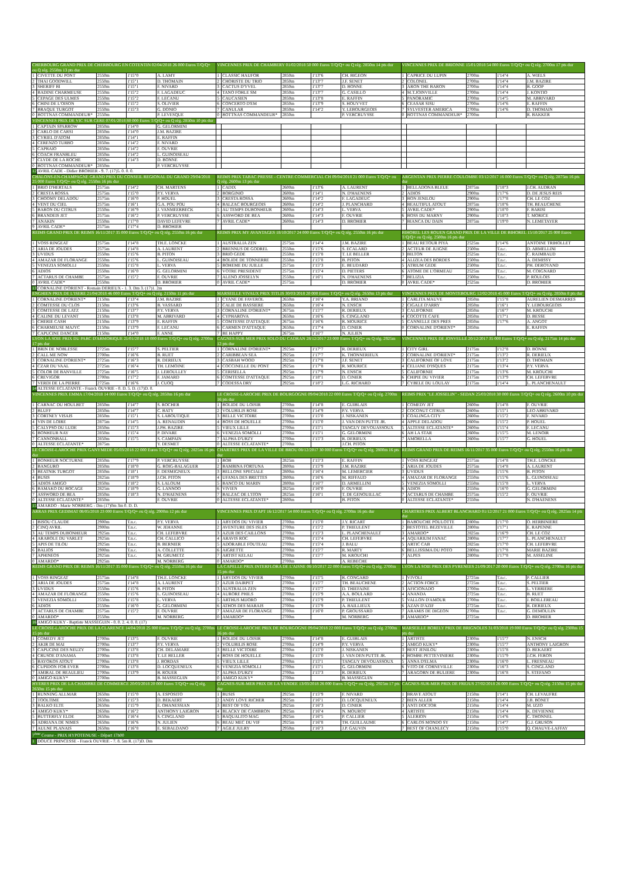| CHERBOURG GRAND PRIX DE CHERBOURG EN COTENTIN 02/04/2018 26 000 Euros T/Q/Q+ ou Q rég. 2550m 13 pts dur | | | | | VINCENNES PRIX DE CHAMBERY 01/02/2018 50 000 Euros T/Q/Q+ ou Q rég. 2850m 14 pts dur | | | | | VINCENNES PRIX DE BRIONNE 15/01/2018 54 000 Euros T/Q/Q+ ou Q rég. 2700m 17 pts dur | | | | |
| 1 | CIVETTE DU PONT | 2550m | 1'15"0 | A. LAMY | 1 | CLASSIC HAUFOR | 2850m | 1'13"6 | CH. BIGEON | 1 | CAPRICE DU LUPIN | 2700m | 1'14"4 | A. WIELS |
| 2 | THAI GOODWILL | 2550m | 1'15"1 | D. THOMAIN | 2 | CHORISTE DU TRIO | 2850m | 1'13"7 | J.F. SENET | 2 | COLONEL | 2700m | 1'14"4 | J.M. BAZIRE |
| 3 | SHERIFF BI | 2550m | 1'15"1 | F. NIVARD | 3 | CACTUS D'YVEL | 2850m | 1'13"7 | D. BONNE | 3 | ARON THE BARON | 2700m | 1'14"4 | B. GOOP |
| 4 | BADINE CHARMEUSE | 2550m | 1'15"2 | F. LAGADEUC | 4 | TANO FOHLE SM | 2850m | 1'13"7 | G. CASILLO | 4 | M.T.JOINVILLE | 2700m | 1'14"4 | J. KONTIO |
| 5 | CEPAGE DES ULMES | 2550m | 1'15"2 | F. LECANU | 5 | CAUCASIEN | 2850m | 1'13"8 | E. RAFFIN | 5 | PANORAMIC | 2700m | 1'14"5 | M. ABRIVARD |
| 6 | CHINI DE L'OISON | 2550m | 1'15"2 | S. OLIVIER | 6 | CONCERTO D'EM | 2850m | 1'13"9 | S. HOUYVET | 6 | CEASAR SISU | 2700m | 1'14"6 | E. RAFFIN |
| 7 | BRAQUE TURGOT | 2550m | 1'15"3 | G. DONIO | 7 | CANULAR | 2850m | 1'14"2 | Y. LEBOURGEOIS | 7 | SYLVESTER AMERICA | 2700m | 1'14"6 | D. THOMAIN |
| 0 | BOTTNAS COMMANDEUR* | 2550m | | P. LEVESQUE | 0 | BOTTNAS COMMANDEUR* | 2850m | | P. VERCRUYSSE | 0 | BOTTNAS COMMANDEUR* | 2700m | | R. BAKKER |
| VINCENNES PRIX DE VIC SUR CERE 07/01/2018 80 000 Euros T/Q/Q+ ou Q rég. 2850m 10 pts dur | | | | | | | | | | | | | | |
| 1 | CAPTAIN SPARROW | 2850m | 1'14"0 | G. GELORMINI | | | | | | | | | | |
| 2 | CARLO DE CARSI | 2850m | 1'14"0 | J.M. BAZIRE | | | | | | | | | | |
| 3 | CYRIEL D'ATOM | 2850m | 1'14"1 | E. RAFFIN | | | | | | | | | | |
| 4 | CERENZO TURBO | 2850m | 1'14"2 | F. NIVARD | | | | | | | | | | |
| 5 | CAPRAIO | 2850m | 1'14"2 | F. OUVRIE | | | | | | | | | | |
| 6 | COACH FRANBLEU | 2850m | 1'14"2 | L. GUINOISEAU | | | | | | | | | | |
| 7 | CLYDE DE LA ROCHE | 2850m | 1'14"3 | D. BONNE | | | | | | | | | | |
| 0 | BOTTNAS COMMANDEUR* | 2850m | | P. VERCRUYSSE | | | | | | | | | | |
| 12 | AVRIL CADE - Didier BROHIER - 9. 7. (17)5. 0. 0. 0. | | | | | | | | | | | | | |
| CHALONS-EN-CHAMPAGNE GRAND PRIX DU CONSEIL REGIONAL DU GRAND 29/04/2018 25 000 Euros T/Q/Q+ ou Q rég. 2550m 16 pts dur | | | | | REIMS PRIX TABAC PRESSE - CENTRE COMMERCIAL CH 09/04/2018 21 000 Euros T/Q/Q+ ou Q rég. 2600m 13 pts dur | | | | | ARGENTAN PRIX PIERRE COULOMBE 03/12/2017 16 000 Euros T/Q/Q+ ou Q rég. 2875m 16 pts dur | | | | |
| 1 | BRIO D'HERTALS | 2575m | 1'14"2 | CH. MARTENS | 1 | CADIX | 2600m | 1'13"6 | A. LAURENT | 1 | BELLADONA BLEUE | 2875m | 1'18"3 | J.CH. AUDRAN |
| 2 | CRESTA ROSSA | 2575m | 1'15"0 | P.Y. VERVA | 2 | BORGINIO | 2600m | 1'14"1 | N. D'HAENENS | 2 | ADIOS | 2900m | 1'17"6 | D. DE JESUS REIS |
| 3 | CHOOMY DELADOU | 2575m | 1'16"0 | P. HOUEL | 3 | CRESTA ROSSA | 2600m | 1'14"2 | F. LAGADEUC | 3 | BON JENILOU | 2900m | 1'17"8 | CH. LE COZ |
| 4 | VENT DU CIEL | 2575m | 1'16"1 | G.A. POU POU | 4 | BALZAC BOURGEOIS | 2600m | 1'14"2 | J. PLANCHARD | 4 | BEAUTIFUL ATOUT | 2875m | 1'18"6 | TH. BEAUCHENE |
| 5 | BARON DU CITRUS | 2550m | 1'16"9 | J. VANMEERBECK | 5 | AU TEMPS DUBONHEUR | 2600m | 1'14"3 | L. VERVA | 5 | AVRIL CADE* | 2900m | 1'18"0 | F. BARISI |
| 6 | BRANDEIS JET | 2575m | 1'16"2 | P. VERCRUYSSE | 6 | ASSWORD DE BEA | 2600m | 1'14"3 | F. OUVRIE | 6 | BOSS DU MARNY | 2900m | 1'18"3 | T. MORICE |
| 7 | ANAKIN | 2550m | 1'17"0 | DAVID LEFEVRE | 7 | AVRIL CADE* | 2600m | 1'14"3 | D. BROHIER | 7 | BIANCA DU DAIN | 2875m | 1'19"0 | N. LEMETAYER |
| 9 | AVRIL CADE* | 2575m | 1'17"4 | D. BROHIER | | | | | | | | | | |
| REIMS GRAND PRIX DE REIMS 16/11/2017 35 000 Euros T/Q/Q+ ou Q rég. 2550m 16 pts dur | | | | | REIMS PRIX MY AVANTAGES 18/10/2017 24 000 Euros T/Q/Q+ ou Q rég. 2550m 16 pts dur | | | | | BIHOREL LES ROUEN GRAND PRIX DE LA VILLE DE BIHOREL 15/10/2017 25 000 Euros T/Q/Q+ ou Q rég. 2500m 16 pts dur | | | | |
| 1 | VOSS RINGEAT | 2575m | 1'14"8 | TH.E. LONCKE | 1 | AUSTRALIA ZEN | 2575m | 1'14"4 | J.M. BAZIRE | 1 | BEAU RETOUR PIYA | 2525m | 1'14"6 | ANTOINE TRIHOLLET |
| 2 | ARIA DE JOUDES | 2575m | 1'14"8 | A. LAURENT | 2 | BRENNUS DE GODREL | 2550m | 1'15"6 | S. ECALARD | 2 | ACTEUR DE JUIGNE | 2500m | T.n.c. | D. ARMELLINI |
| 3 | UVIDUS | 2550m | 1'15"6 | B. PITON | 3 | BRIO GEDE | 2550m | 1'15"8 | T. LE BELLER | 3 | BILTON | 2525m | T.n.c. | C. RAIMBAUD |
| 4 | AMAZAR DE FLORANGE | 2550m | 1'15"6 | L. GUINOISEAU | 4 | BOLIDE DE TONNERRE | 2550m | 1'15"8 | B. PITON | 4 | ALIZEA DES BORDES | 2500m | T.n.c. | A. DEMISSY |
| 5 | VENEZIA SOMOLLI | 2550m | 1'15"8 | L. VERVA | 5 | BOHEME DU JUILLE | 2575m | 1'15"3 | E. BEUDARD | 5 | ATRIUM GEDE | 2500m | T.n.c. | PH. DEROYAND |
| 6 | ADIOS | 2550m | 1'16"0 | G. GELORMINI | 6 | VOTRE PRESIDENT | 2575m | 1'15"4 | D. PIETERS | 6 | ATOME DE L'ORMEAU | 2525m | T.n.c. | M. COIGNARD |
| 7 | ACTARUS DE CHAMBE | 2575m | 1'15"2 | F. OUVRIE | 7 | ALENO JOSSELYN | 2550m | 1'16"1 | N. D'HAENENS | 7 | BELIZIA | 2500m | T.n.c. | P. ROULOIS |
| 0 | AVRIL CADE* | 2550m | | D. BROHIER | 0 | AVRIL CADE* | 2575m | | D. BROHIER | 0 | AVRIL CADE* | 2525m | | D. BROHIER |
| 13 | CORNALINE D'ORIENT - Romain DERIEUX - 1. 3. Dm 3. (17)1. 2m | | | | | | | | | | | | | |
| ENGHIEN PRIX DE L'ISERE 21/04/2018 46 000 Euros T/Q/Q+ ou Q rég. 2150m 11 pts dur | | | | | MARSEILLE VIVAUX PRIX TITLIS 30/03/2018 20 000 Euros T/Q/Q+ ou Q rég. 2650m 13 pts dur | | | | | VINCENNES PRIX DE MONTEBOURG 12/02/2018 45 000 Euros T/Q/Q+ ou Q rég. 2850m 8 pts dur | | | | |
| 1 | CORNALINE D'ORIENT* | 2150m | 1'13"4 | J.M. BAZIRE | 1 | CYANE DE FAVEROL | 2650m | 1'16"4 | Y.A. BRIAND | 1 | CARLITA MAUVE | 2850m | 1'15"8 | AURELIEN DESMARRES |
| 2 | COMTESSE DU CLOS | 2150m | 1'13"6 | B. VASSARD | 2 | CALIE DE BASSIERE | 2650m | 1'16"4 | N. ENSCH | 2 | CIGALE D'ARRY | 2850m | 1'16"1 | Y. LEBOURGEOIS |
| 3 | COMTESSE DE LATZ | 2150m | 1'13"7 | P.Y. VERVA | 3 | CORNALINE D'ORIENT* | 2675m | 1'15"7 | R. DERIEUX | 3 | CALIFORNIE | 2850m | 1'16"7 | M. KROUCHI |
| 4 | CALINE DU LEVANT | 2150m | 1'13"8 | M. ABRIVARD | 4 | CYPHAROVA | 2650m | 1'16"6 | S. CINGLAND | 4 | COCOTTE CAFE | 2850m | 1'17"1 | D. BESSE |
| 5 | CHERIE CASH | 2150m | 1'13"9 | E. RAFFIN | 5 | COMTESSE D'ATTAQUE | 2675m | 1'16"6 | R. MOURICE | 5 | CANNELLE DES PRES | 2850m | 1'17"6 | A. ANGOT |
| 6 | CHARMEUSE MAJYC | 2150m | 1'13"9 | F. LECANU | 6 | CARMEN D'ATTAQUE | 2650m | 1'17"4 | D. CINIER | 0 | CORNALINE D'ORIENT* | 2850m | | E. RAFFIN |
| 7 | CAPUCINE DANCER | 2150m | 1'14"0 | F. ANNE | 7 | BE HAPPY | 2675m | 1'16"7 | N. JULIEN | | | | | |
| LYON LA SOIE PRIX DU PARC D'ARMORIQUE 21/01/2018 18 000 Euros T/Q/Q+ ou Q rég. 2700m 17 pts dur | | | | | CAGNES-SUR-MER PRIX SOLO DU CADRAN 28/12/2017 23 000 Euros T/Q/Q+ ou Q rég. 2925m 12 pts dur | | | | | VINCENNES PRIX DE JONVELLE 20/12/2017 35 000 Euros T/Q/Q+ ou Q rég. 2175m 14 pts dur | | | | |
| 1 | BRIN DE NOBLESSE | 2725m | 1'15"7 | S. PELTIER | 1 | CORNALINE D'ORIENT* | 2925m | 1'17"7 | R. DERIEUX | 1 | CITY GIRL | 2175m | 1'12"8 | D. BONNE |
| 2 | CALL ME NOW | 2700m | 1'16"6 | B. RUET | 2 | CARIBBEAN SEA | 2925m | 1'17"7 | K. THONNERIEUX | 2 | CORNALINE D'ORIENT* | 2175m | 1'13"2 | R. DERIEUX |
| 3 | CORNALINE D'ORIENT* | 2725m | 1'16"3 | R. DERIEUX | 3 | CASBAH WOOD | 2925m | 1'17"8 | J.F. SENET | 3 | CALIFORNIE OF LOVE | 2175m | 1'13"2 | D. THOMAIN |
| 4 | CZAR DU VAAL | 2725m | 1'16"4 | TH. LEMOINE | 4 | COCCINELLE DU PONT | 2925m | 1'17"8 | R. MOURICE | 4 | CELIANE D'ISQUES | 2175m | 1'13"4 | P.Y. VERVA |
| 5 | COLOR DE BANVILLE | 2725m | 1'16"5 | J. LEROULLEY | 5 | CERISELLA | 2925m | 1'17"9 | N. ENSCH | 5 | CALIFORNIE | 2175m | 1'13"6 | M. KROUCHI |
| 6 | CREVIGOR | 2700m | 1'17"2 | F. JAMARD | 6 | COMTESSE D'ATTAQUE | 2925m | 1'18"1 | D. CINIER | 6 | CHIPIE DU VIVIER | 2175m | 1'13"9 | CH. LEFEBVRE |
| 7 | VERDI DE LA PIERRE | 2725m | 1'16"6 | J. CUOQ | 7 | CODESSA DRY | 2925m | 1'18"2 | L.G. RICHARD | 7 | CYBELE DU LOULAY | 2175m | 1'14"4 | L. PLANCHENAULT |
| 14 | ALTESSE ECLATANTE - Franck OUVRIE - 0. D. 5. D. (17)D. 0. | | | | | | | | | | | | | |
| VINCENNES PRIX EMMA 17/04/2018 14 000 Euros T/Q/Q+ ou Q rég. 2850m 16 pts dur | | | | | LE CROISE-LAROCHE PRIX DE BOURGOGNE 09/04/2018 22 000 Euros T/Q/Q+ ou Q rég. 2700m 16 pts dur | | | | | REIMS PRIX "LE JOSSELIN" - SEDAN 25/03/2018 30 000 Euros T/Q/Q+ ou Q rég. 2600m 10 pts dur | | | | |
| 1 | CARNAC DU HOULBET | 2850m | 1'14"7 | S. ROCHER | 1 | BOLIDE DU LOISIR | 2700m | 1'14"8 | E. GUIBLAIS | 1 | COMEDY JET | 2600m | 1'14"8 | F. OUVRIE |
| 2 | BLUFF | 2850m | 1'14"7 | C. BATY | 2 | VOLUBILIS ROSE | 2700m | 1'14"9 | P.Y. VERVA | 2 | COCONUT CITRUS | 2600m | 1'15"1 | LEO ABRIVARD |
| 3 | CORTNEY VISAIS | 2850m | 1'15"1 | S. LABOUTIQUE | 3 | BELLE VICTOIRE | 2700m | 1'15"0 | J. NISKANEN | 3 | COALINGA CITY | 2600m | 1'15"2 | F. NIVARD |
| 4 | VIN DE LOIRE | 2875m | 1'14"5 | A. RENAUDIN | 4 | BOSS DE HOUELLE | 2700m | 1'15"0 | J. VAN DEN PUTTE JR. | 4 | APPLE DELADOU | 2600m | 1'15"2 | P. HOUEL |
| 5 | CALYPSO DU LUDE | 2850m | 1'15"3 | J.PH. BAZIRE | 5 | VIEUX LILLE | 2700m | 1'15"1 | TANGUY DEVOUASSOUX | 5 | ALTESSE ECLATANTE* | 2600m | 1'15"4 | F. LECANU |
| 6 | BONHEUR NAY | 2850m | 1'15"4 | P. DIVARE | 6 | VENEZIA SOMOLLI | 2700m | 1'15"1 | G. GELORMINI | 6 | AH LA STAR | 2600m | 1'15"5 | M. LENOIR |
| 7 | CANNONBALL | 2850m | 1'15"5 | S. CAMPAIN | 7 | ALPHA D'URZY | 2700m | 1'15"3 | R. DERIEUX | 7 | AMORELLA | 2600m | 1'15"7 | G. HOUEL |
| 0 | ALTESSE ECLATANTE* | 2875m | | Y. DESMET | 0 | ALTESSE ECLATANTE* | 2700m | | J.CH. PITON | | | | | |
| LE CROISE-LAROCHE PRIX GANYMEDE 05/03/2018 22 000 Euros T/Q/Q+ ou Q rég. 2825m 16 pts dur | | | | | CHARTRES PRIX DE LA VILLE DE BROU 08/12/2017 30 000 Euros T/Q/Q+ ou Q rég. 2800m 16 pts dur | | | | | REIMS GRAND PRIX DE REIMS 16/11/2017 35 000 Euros T/Q/Q+ ou Q rég. 2550m 16 pts dur | | | | |
| 1 | BONHEUR NOCTURNE | 2850m | 1'17"9 | P. VERCRUYSSE | 1 | BOB | 2825m | 1'15"3 | E. RAFFIN | 1 | VOSS RINGEAT | 2575m | 1'14"8 | TH.E. LONCKE |
| 2 | BANGURO | 2850m | 1'18"0 | G. ROIG-BALAGUER | 2 | BAMBINA FORTUNA | 2800m | 1'15"9 | J.M. BAZIRE | 2 | ARIA DE JOUDES | 2575m | 1'14"8 | A. LAURENT |
| 3 | BEATNIK TURGOT | 2850m | 1'18"1 | F. DESMIGNEUX | 3 | BELLONE SPECIALE | 2800m | 1'16"4 | M. LEMERCIER | 3 | UVIDUS | 2550m | 1'15"6 | B. PITON |
| 4 | BUSIS | 2825m | 1'18"9 | J.CH. PITON | 4 | UFANIA DES BRETTES | 2800m | 1'16"6 | M. RIFFAUD | 4 | AMAZAR DE FLORANGE | 2550m | 1'15"6 | L. GUINOISEAU |
| 5 | ADIOS AMIGO | 2850m | 1'18"2 | S. LALOUM | 5 | BANCO DU MARIN | 2800m | 1'16"7 | D. ARMELLINI | 5 | VENEZIA SOMOLLI | 2550m | 1'15"8 | L. VERVA |
| 6 | BAMAKO DU BOCAGE | 2825m | 1'18"9 | G. LANNOO | 6 | VIVIEN | 2825m | 1'16"0 | F. OUVRIE | 6 | ADIOS | 2550m | 1'16"0 | G. GELORMINI |
| 7 | ASSWORD DE BEA | 2850m | 1'18"3 | N. D'HAENENS | 7 | BALZAC DE L'ITON | 2825m | 1'16"1 | T. DE GENOUILLAC | 7 | ACTARUS DE CHAMBE | 2575m | 1'15"2 | F. OUVRIE |
| 0 | ALTESSE ECLATANTE* | 2850m | | F. OUVRIE | 0 | ALTESSE ECLATANTE* | 2800m | | B. PITON | 0 | ALTESSE ECLATANTE* | 2550m | | N. D'HAENENS |
| 15 | AMARDO - Marie NORBERG - Dm (17)0m 3m 0. D. D. | | | | | | | | | | | | | |
| ARRAS PRIX GEDIMAT 08/05/2018 23 000 Euros T/Q/Q+ ou Q rég. 2900m 12 pts dur | | | | | VINCENNES PRIX D'APT 16/12/2017 54 000 Euros T/Q/Q+ ou Q rég. 2700m 16 pts dur | | | | | CHARTRES PRIX ALBERT BLANCHARD 01/12/2017 21 000 Euros T/Q/Q+ ou Q rég. 2825m 14 pts dur | | | | |
| 1 | BISOU CLAUDE | 2900m | T.n.c. | P.Y. VERVA | 1 | ABYDOS DU VIVIER | 2700m | 1'15"0 | J.Y. RICART | 1 | BABOUCHE POULOTTE | 2800m | 1'17"0 | O. HERBINIERE |
| 2 | CINQ AVRIL | 2900m | T.n.c. | W. JEHANNE | 2 | AVENTURE DES ISLES | 2700m | 1'15"2 | P. THIEULENT | 2 | BESTOTEL BEZEVILLE | 2800m | 1'17"1 | E. RAPENNE |
| 3 | AU TEMPS DUBONHEUR | 2925m | T.n.c. | CH. LEFEBVRE | 3 | AZUR DES CAILLONS | 2700m | 1'15"3 | L. PLANCHENAULT | 3 | AMARDO* | 2825m | 1'16"9 | CH. LE COZ |
| 4 | ARABOLE DU VARLET | 2925m | T.n.c. | CH. CALLICO | 4 | ARAVIS ROC | 2700m | 1'15"4 | CH. LEFEBVRE | 4 | AQUARIUM FANAC | 2800m | 1'17"7 | L. PLANCHENAULT |
| 5 | APIS DE TILOU | 2925m | T.n.c. | B. BERNIER | 5 | ADORABLE FOUTEAU | 2700m | 1'15"4 | J. BALU | 5 | ARTIC CAB | 2825m | 1'17"0 | CH. LEFEBVRE |
| 6 | BALIOS | 2900m | T.n.c. | A. COLLETTE | 6 | AIGRETTE | 2700m | 1'15"7 | R. MARTY | 6 | BELLISSIMA DU POTO | 2800m | 1'17"8 | MARIE BAZIRE |
| 7 | APHINEOS | 2925m | T.n.c. | M. GRUMETZ | 7 | ARTIST KELAU | 2700m | 1'15"7 | M. KROUCHI | 7 | ALPES | 2800m | 1'17"8 | M. ASSELINE |
| 0 | AMARDO* | 2925m | | M. NORBERG | 0 | AMARDO* | 2700m | | A. REBECHE | | | | | |
| REIMS GRAND PRIX DE REIMS 16/11/2017 35 000 Euros T/Q/Q+ ou Q rég. 2550m 16 pts dur | | | | | LA CAPELLE PRIX INTERFLORA DE L'AISNE 08/10/2017 22 000 Euros T/Q/Q+ ou Q rég. 2700m 15 pts dur | | | | | LYON LA SOIE PRIX DES PYRENEES 21/09/2017 20 000 Euros T/Q/Q+ ou Q rég. 2700m 16 pts dur | | | | |
| 1 | VOSS RINGEAT | 2575m | 1'14"8 | TH.E. LONCKE | 1 | ABYDOS DU VIVIER | 2700m | 1'15"5 | R. CONGARD | 1 | VIVOLI | 2725m | T.n.c. | P. CALLIER |
| 2 | ARIA DE JOUDES | 2575m | 1'14"8 | A. LAURENT | 2 | AZUR DAIRPET | 2700m | 1'15"7 | TH. BEAUCHENE | 2 | ACTION FORCE | 2725m | T.n.c. | S. PELTIER |
| 3 | UVIDUS | 2550m | 1'15"6 | B. PITON | 3 | AUSTRALIA ZEN | 2700m | 1'15"7 | D. THIEFAINE | 3 | AFICIONADO | 2700m | T.n.c. | L. VERRIERE |
| 4 | AMAZAR DE FLORANGE | 2550m | 1'15"6 | L. GUINOISEAU | 4 | AURORE PHILS | 2700m | 1'15"9 | A.A. BOULARD | 4 | ANANDA | 2725m | T.n.c. | B. RUET |
| 5 | VENEZIA SOMOLLI | 2550m | 1'15"8 | L. VERVA | 5 | ARTHUS MIJORO | 2700m | 1'15"9 | P. THIEULENT | 5 | VALLON D'AMOUR | 2700m | T.n.c. | J. BOILLEREAU |
| 6 | ADIOS | 2550m | 1'16"0 | G. GELORMINI | 6 | ATHOS DES MARAIS | 2700m | 1'15"9 | A. BAILLIEUX | 6 | AZAN D'AZIF | 2725m | T.n.c. | R. DERIEUX |
| 7 | ACTARUS DE CHAMBE | 2575m | 1'15"2 | F. OUVRIE | 7 | AMAZAR DE FLORANGE | 2700m | 1'16"0 | P. GROUSSARD | 7 | ARAMIS DE DIGEON | 2700m | T.n.c. | G. DEMOULIN |
| 0 | AMARDO* | 2550m | | M. NORBERG | 0 | AMARDO* | 2700m | | M. NORBERG | 0 | AMARDO* | 2725m | | D. BROHIER |
| 16 | AMIGO KUKY - Baptiste MASSEGUIN - 0. 0. 2. 4. 0. 0. (17) | | | | | | | | | | | | | |
| LE CROISE-LAROCHE PRIX DE LA CLARENCE 14/04/2018 25 000 Euros T/Q/Q+ ou Q rég. 2700m 15 pts dur | | | | | LE CROISE-LAROCHE PRIX DE BOURGOGNE 09/04/2018 22 000 Euros T/Q/Q+ ou Q rég. 2700m 16 pts dur | | | | | MARSEILLE BORELY PRIX DE BRIGNOLES 31/03/2018 19 000 Euros T/Q/Q+ ou Q rég. 2300m 15 pts dur | | | | |
| 1 | COMEDY JET | 2700m | 1'13"5 | F. OUVRIE | 1 | BOLIDE DU LOISIR | 2700m | 1'14"8 | E. GUIBLAIS | 1 | ARTISTE | 2300m | 1'15"7 | N. ENSCH |
| 2 | AKIR DE MAI | 2700m | 1'13"7 | P.Y. VERVA | 2 | VOLUBILIS ROSE | 2700m | 1'14"9 | P.Y. VERVA | 2 | AMIGO KUKY* | 2300m | 1'15"7 | ANTHONY LAIGRON |
| 3 | CAPUCINE DES NEUZY | 2700m | 1'13"8 | CH. DELAMARE | 3 | BELLE VICTOIRE | 2700m | 1'15"0 | J. NISKANEN | 3 | BEST JENILOU | 2300m | 1'15"8 | D. BEKAERT |
| 4 | CRUSOE D'ANAMA | 2700m | 1'13"8 | T. LE BELLER | 4 | BOSS DE HOUELLE | 2700m | 1'15"0 | J. VAN DEN PUTTE JR. | 4 | BOMBE PETTEVINIERE | 2300m | 1'15"9 | J.CH. FERON |
| 5 | BAYOKOS ATOUT | 2700m | 1'13"8 | J. BORDAS | 5 | VIEUX LILLE | 2700m | 1'15"1 | TANGUY DEVOUASSOUX | 5 | ANNA D'ELMA | 2300m | 1'16"0 | L. FRESNEAU |
| 6 | CUPIDON FOR EVER | 2700m | 1'13"8 | D. LOCQUENEUX | 6 | VENEZIA SOMOLLI | 2700m | 1'15"1 | G. GELORMINI | 6 | VITO DE CORNEVILLE | 2300m | 1'16"3 | S. CINGLAND |
| 7 | AMIRAL DE BEAULIEU | 2700m | 1'13"9 | B. ROUER | 7 | ALPHA D'URZY | 2700m | 1'15"3 | R. DERIEUX | 7 | ARAGORN DE BULIERE | 2300m | 1'16"8 | S. STEFANO |
| 0 | AMIGO KUKY* | 2700m | | B. MASSEGUIN | 0 | AMIGO KUKY* | 2700m | | B. MASSEGUIN | | | | | |
| HYERES PRIX DE LA CHAMBRE DE COMMERCE 20/03/2018 20 000 Euros T/Q/Q+ ou Q rég. 2650m 15 pts dur | | | | | CAGNES-SUR-MER PRIX DE LA VENDEE 13/03/2018 26 000 Euros T/Q/Q+ ou Q rég. 2925m 17 pts dur | | | | | CAGNES-SUR-MER PRIX DE FREJUS 27/02/2018 26 000 Euros T/Q/Q+ ou Q rég. 2150m 15 pts dur | | | | |
| 1 | RUNNING ALLMAR | 2650m | 1'15"0 | A. ESPOSITO | 1 | BUSIS | 2925m | 1'15"9 | F. NIVARD | 1 | BRAVE ATOUT | 2150m | 1'14"1 | CH. LEVAUFRE |
| 2 | TOOLTIME | 2650m | 1'15"3 | D. BEKAERT | 2 | ANDY LOVE RICHER | 2925m | 1'16"1 | D. LOCQUENEUX | 2 | BIEN ALLER | 2150m | 1'14"4 | J.B. BONET |
| 3 | BALKO ELTE | 2650m | 1'15"9 | E. OHANESSIAN | 3 | BEST OF YOU | 2925m | 1'16"3 | D. CINIER | 3 | ANTI DOCTOR | 2150m | 1'14"4 | M. IZZO |
| 4 | AMIGO KUKY* | 2650m | 1'16"2 | ANTHONY LAIGRON | 4 | BLACKY DE CAMBRON | 2925m | 1'16"4 | N. MOUROT | 4 | ARTISTE | 2150m | 1'14"4 | K. DEVIENNE |
| 5 | BUTTERFLY ELDE | 2650m | 1'16"4 | S. CINGLAND | 5 | BAQUALITO MAG | 2925m | 1'16"5 | P. CALLIER | 5 | ALERION | 2150m | 1'14"6 | C. THONNEL |
| 6 | ADRIANA DE NIMES | 2650m | 1'16"6 | N. JULIEN | 6 | BEAU MEC DU VIF | 2925m | 1'16"8 | TH. GUILLAUME | 6 | CARLOS MONDO SY | 2150m | 1'14"7 | G.J. GRUSON |
| 7 | AULNE PLANAIS | 2650m | 1'16"8 | E. SEBALDANO | 7 | AGILE JULRY | 2950m | 1'16"3 | J.P. GAUVIN | 7 | BEST OF CHANLECY | 2150m | 1'15"0 | Q. CHAUVE-LAFFAY |
| 7<sup>ème</sup> Course - PRIX HYPOTENUSE - Départ 17h00 | | | | | | | | | | | | | | |
| 1 | DOUCE PRINCESSE - Franck OUVRIE - 7. 8. 5m R. (17)D. Dm | | | | | | | | | | | | | |